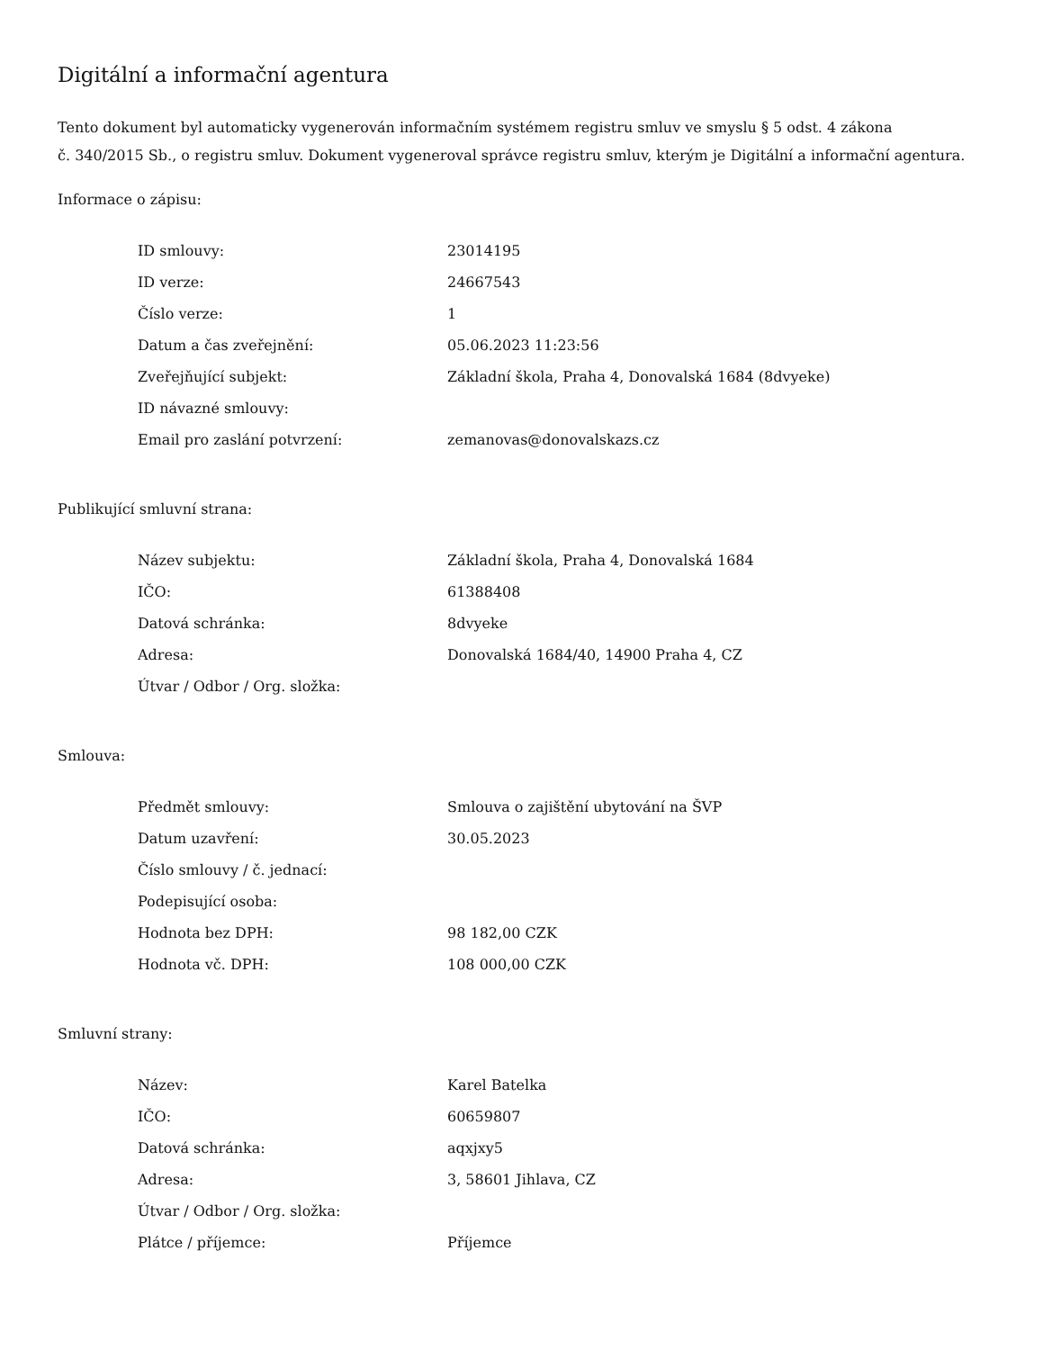Digitální a informační agentura
Tento dokument byl automaticky vygenerován informačním systémem registru smluv ve smyslu § 5 odst. 4 zákona
č. 340/2015 Sb., o registru smluv. Dokument vygeneroval správce registru smluv, kterým je Digitální a informační agentura.
Informace o zápisu:
| ID smlouvy: | 23014195 |
| ID verze: | 24667543 |
| Číslo verze: | 1 |
| Datum a čas zveřejnění: | 05.06.2023 11:23:56 |
| Zveřejňující subjekt: | Základní škola, Praha 4, Donovalská 1684 (8dvyeke) |
| ID návazné smlouvy: | |
| Email pro zaslání potvrzení: | zemanovas@donovalskazs.cz |
Publikující smluvní strana:
| Název subjektu: | Základní škola, Praha 4, Donovalská 1684 |
| IČO: | 61388408 |
| Datová schránka: | 8dvyeke |
| Adresa: | Donovalská 1684/40, 14900 Praha 4, CZ |
| Útvar / Odbor / Org. složka: | |
Smlouva:
| Předmět smlouvy: | Smlouva o zajištění ubytování na ŠVP |
| Datum uzavření: | 30.05.2023 |
| Číslo smlouvy / č. jednací: | |
| Podepisující osoba: | |
| Hodnota bez DPH: | 98 182,00 CZK |
| Hodnota vč. DPH: | 108 000,00 CZK |
Smluvní strany:
| Název: | Karel Batelka |
| IČO: | 60659807 |
| Datová schránka: | aqxjxy5 |
| Adresa: | 3, 58601 Jihlava, CZ |
| Útvar / Odbor / Org. složka: | |
| Plátce / příjemce: | Příjemce |